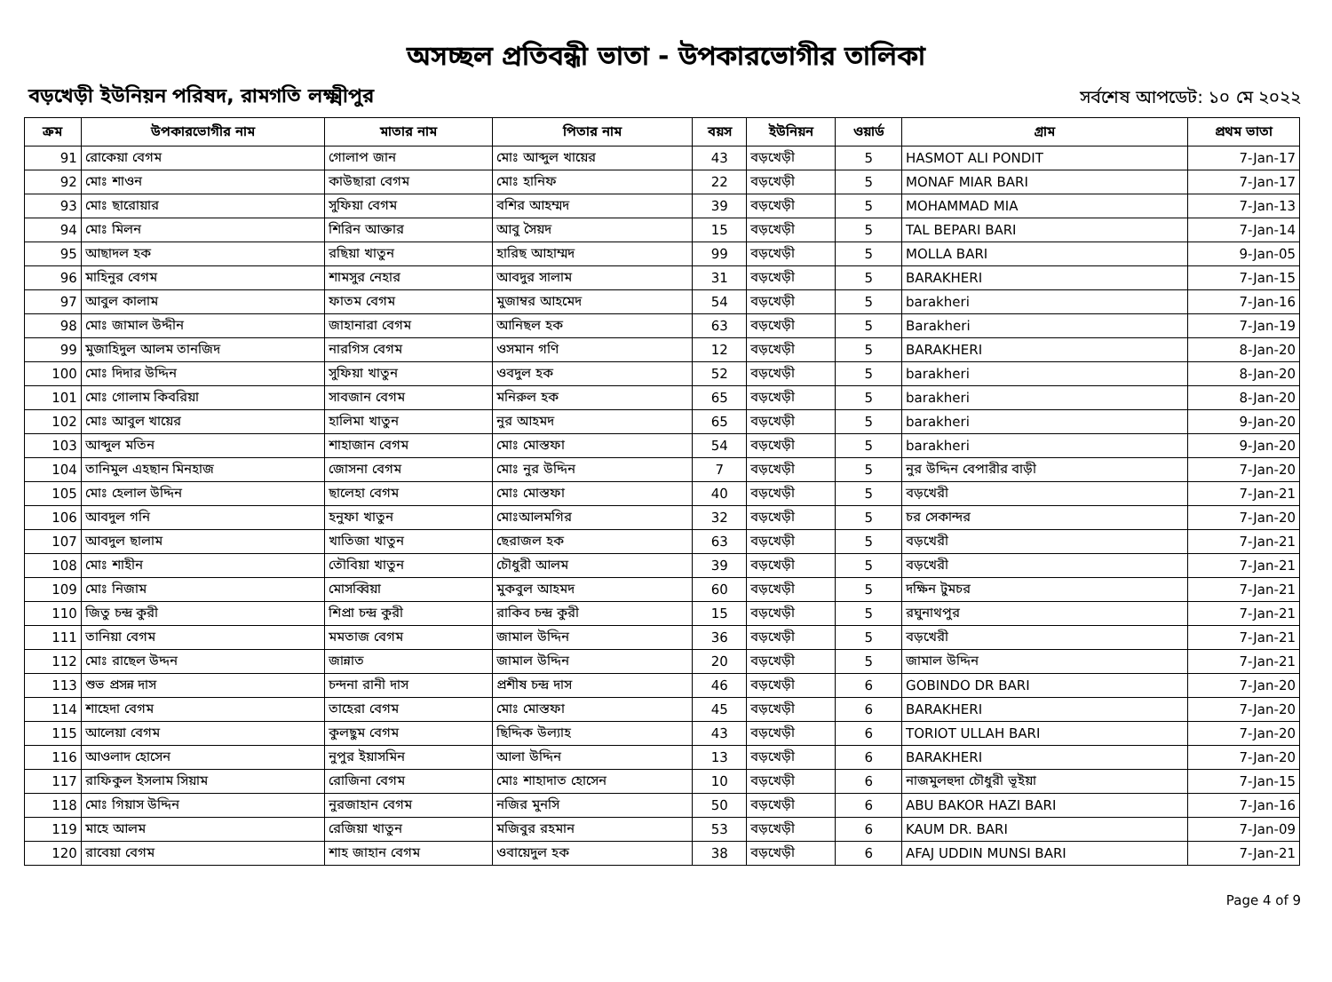অসচ্ছল প্রতিবন্ধী ভাতা - উপকারভোগীর তালিকা
বড়খেড়ী ইউনিয়ন পরিষদ, রামগতি লক্ষ্মীপুর সর্বশেষ আপডেট: ১০ মে ২০২২
| ক্রম | উপকারভোগীর নাম | মাতার নাম | পিতার নাম | বয়স | ইউনিয়ন | ওয়ার্ড | গ্রাম | প্রথম ভাতা |
| --- | --- | --- | --- | --- | --- | --- | --- | --- |
| 91 | রোকেয়া বেগম | গোলাপ জান | মোঃ আব্দুল খায়ের | 43 | বড়খেড়ী | 5 | HASMOT ALI PONDIT | 7-Jan-17 |
| 92 | মোঃ শাওন | কাউছারা বেগম | মোঃ হানিফ | 22 | বড়খেড়ী | 5 | MONAF MIAR BARI | 7-Jan-17 |
| 93 | মোঃ ছারোয়ার | সুফিয়া বেগম | বশির আহম্মদ | 39 | বড়খেড়ী | 5 | MOHAMMAD MIA | 7-Jan-13 |
| 94 | মোঃ মিলন | শিরিন আক্তার | আবু সৈয়দ | 15 | বড়খেড়ী | 5 | TAL BEPARI BARI | 7-Jan-14 |
| 95 | আছাদল হক | রছিয়া খাতুন | হারিছ আহাম্মদ | 99 | বড়খেড়ী | 5 | MOLLA BARI | 9-Jan-05 |
| 96 | মাহিনুর বেগম | শামসুর নেহার | আবদুর সালাম | 31 | বড়খেড়ী | 5 | BARAKHERI | 7-Jan-15 |
| 97 | আবুল কালাম | ফাতম বেগম | মুজাম্বর আহমেদ | 54 | বড়খেড়ী | 5 | barakheri | 7-Jan-16 |
| 98 | মোঃ জামাল উদ্দীন | জাহানারা বেগম | আনিছল হক | 63 | বড়খেড়ী | 5 | Barakheri | 7-Jan-19 |
| 99 | মুজাহিদুল আলম তানজিদ | নারগিস বেগম | ওসমান গণি | 12 | বড়খেড়ী | 5 | BARAKHERI | 8-Jan-20 |
| 100 | মোঃ দিদার উদ্দিন | সুফিয়া খাতুন | ওবদুল হক | 52 | বড়খেড়ী | 5 | barakheri | 8-Jan-20 |
| 101 | মোঃ গোলাম কিবরিয়া | সাবজান বেগম | মনিরুল হক | 65 | বড়খেড়ী | 5 | barakheri | 8-Jan-20 |
| 102 | মোঃ আবুল খায়ের | হালিমা খাতুন | নুর আহমদ | 65 | বড়খেড়ী | 5 | barakheri | 9-Jan-20 |
| 103 | আব্দুল মতিন | শাহাজান বেগম | মোঃ মোস্তফা | 54 | বড়খেড়ী | 5 | barakheri | 9-Jan-20 |
| 104 | তানিমুল এহছান মিনহাজ | জোসনা বেগম | মোঃ নুর উদ্দিন | 7 | বড়খেড়ী | 5 | নুর উদ্দিন বেপারীর বাড়ী | 7-Jan-20 |
| 105 | মোঃ হেলাল উদ্দিন | ছালেহা বেগম | মোঃ মোস্তফা | 40 | বড়খেড়ী | 5 | বড়খেরী | 7-Jan-21 |
| 106 | আবদুল গনি | হনুফা খাতুন | মোঃআলমগির | 32 | বড়খেড়ী | 5 | চর সেকান্দর | 7-Jan-20 |
| 107 | আবদুল ছালাম | খাতিজা খাতুন | ছেরাজল হক | 63 | বড়খেড়ী | 5 | বড়খেরী | 7-Jan-21 |
| 108 | মোঃ শাহীন | তৌবিয়া খাতুন | চৌধুরী আলম | 39 | বড়খেড়ী | 5 | বড়খেরী | 7-Jan-21 |
| 109 | মোঃ নিজাম | মোসব্বিয়া | মুকবুল আহমদ | 60 | বড়খেড়ী | 5 | দক্ষিন টুমচর | 7-Jan-21 |
| 110 | জিতু চন্দ্র কুরী | শিপ্রা চন্দ্র কুরী | রাকিব চন্দ্র কুরী | 15 | বড়খেড়ী | 5 | রঘুনাথপুর | 7-Jan-21 |
| 111 | তানিয়া বেগম | মমতাজ বেগম | জামাল উদ্দিন | 36 | বড়খেড়ী | 5 | বড়খেরী | 7-Jan-21 |
| 112 | মোঃ রাছেল উদ্দন | জান্নাত | জামাল উদ্দিন | 20 | বড়খেড়ী | 5 | জামাল উদ্দিন | 7-Jan-21 |
| 113 | শুভ প্রসন্ন দাস | চন্দনা রানী দাস | প্রশীষ চন্দ্র দাস | 46 | বড়খেড়ী | 6 | GOBINDO DR BARI | 7-Jan-20 |
| 114 | শাহেদা বেগম | তাহেরা বেগম | মোঃ মোস্তফা | 45 | বড়খেড়ী | 6 | BARAKHERI | 7-Jan-20 |
| 115 | আলেয়া বেগম | কুলছুম বেগম | ছিদ্দিক উল্যাহ | 43 | বড়খেড়ী | 6 | TORIOT ULLAH BARI | 7-Jan-20 |
| 116 | আওলাদ হোসেন | নুপুর ইয়াসমিন | আলা উদ্দিন | 13 | বড়খেড়ী | 6 | BARAKHERI | 7-Jan-20 |
| 117 | রাফিকুল ইসলাম সিয়াম | রোজিনা বেগম | মোঃ শাহাদাত হোসেন | 10 | বড়খেড়ী | 6 | নাজমুলহুদা চৌধুরী ভূইয়া | 7-Jan-15 |
| 118 | মোঃ গিয়াস উদ্দিন | নুরজাহান বেগম | নজির মুনসি | 50 | বড়খেড়ী | 6 | ABU BAKOR HAZI BARI | 7-Jan-16 |
| 119 | মাহে আলম | রেজিয়া খাতুন | মজিবুর রহমান | 53 | বড়খেড়ী | 6 | KAUM DR. BARI | 7-Jan-09 |
| 120 | রাবেয়া বেগম | শাহ জাহান বেগম | ওবায়েদুল হক | 38 | বড়খেড়ী | 6 | AFAJ UDDIN MUNSI BARI | 7-Jan-21 |
Page 4 of 9